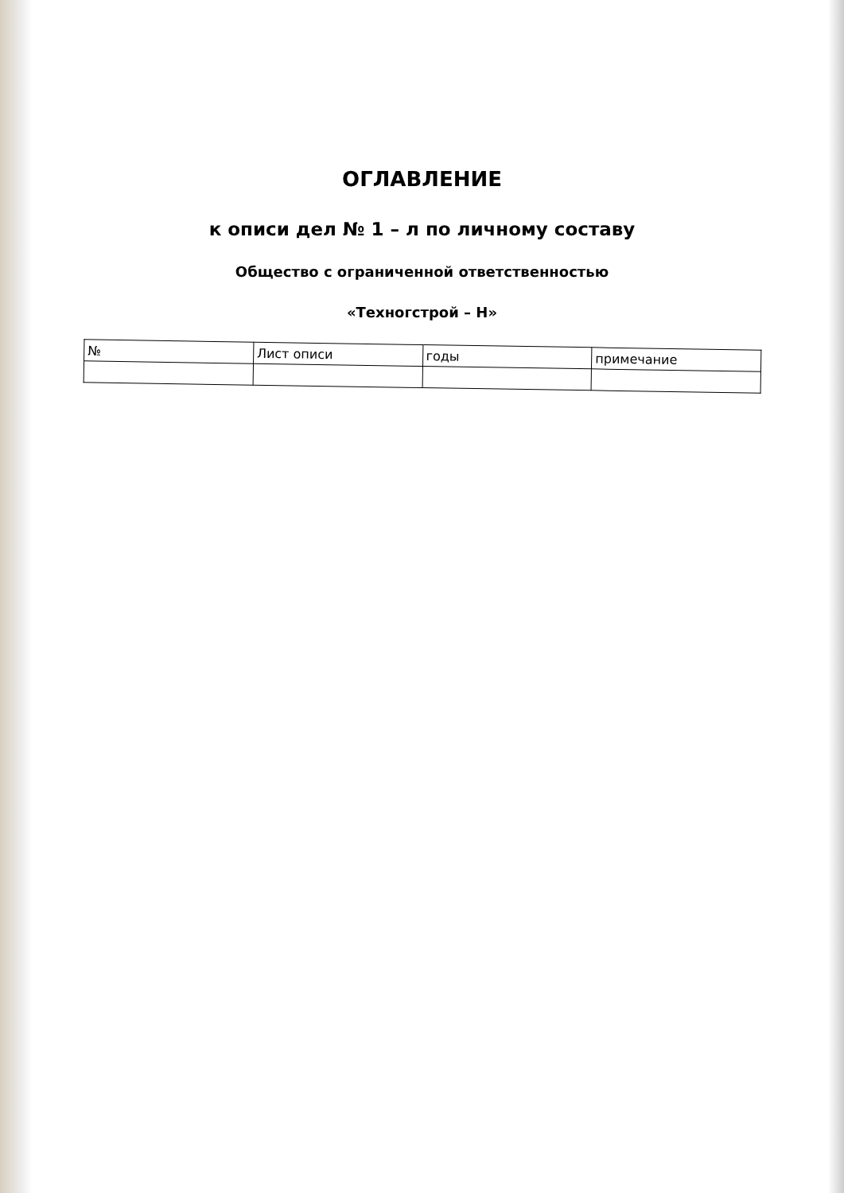ОГЛАВЛЕНИЕ
к описи дел № 1 – л по личному составу
Общество с ограниченной ответственностью
«Техногстрой – Н»
| № | Лист описи | годы | примечание |